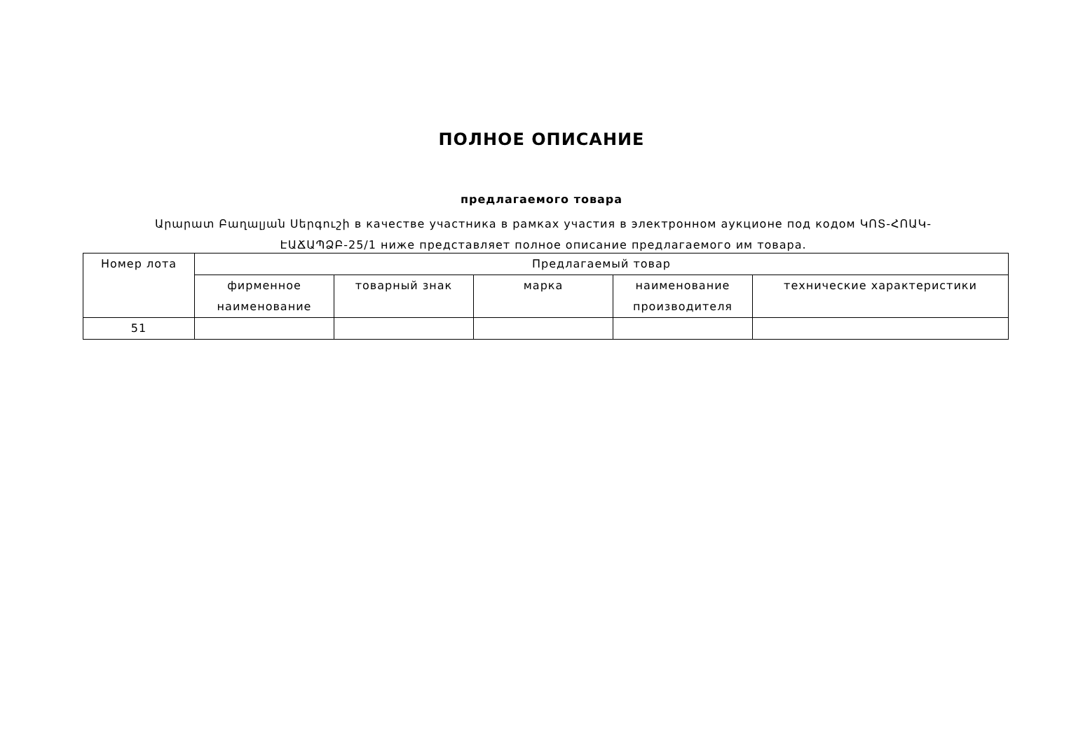ПОЛНОЕ ОПИСАНИЕ
предлагаемого товара
Արարատ Բաղալյան Սերգուշի в качестве участника в рамках участия в электронном аукционе под кодом ԿՈՏ-ՀՈԱԿ-ԷԱՃԱՊՁԲ-25/1 ниже представляет полное описание предлагаемого им товара.
| Номер лота | Предлагаемый товар | | | | |
| --- | --- | --- | --- | --- | --- |
| | фирменное наименование | товарный знак | марка | наименование производителя | технические характеристики |
| 51 | | | | | |